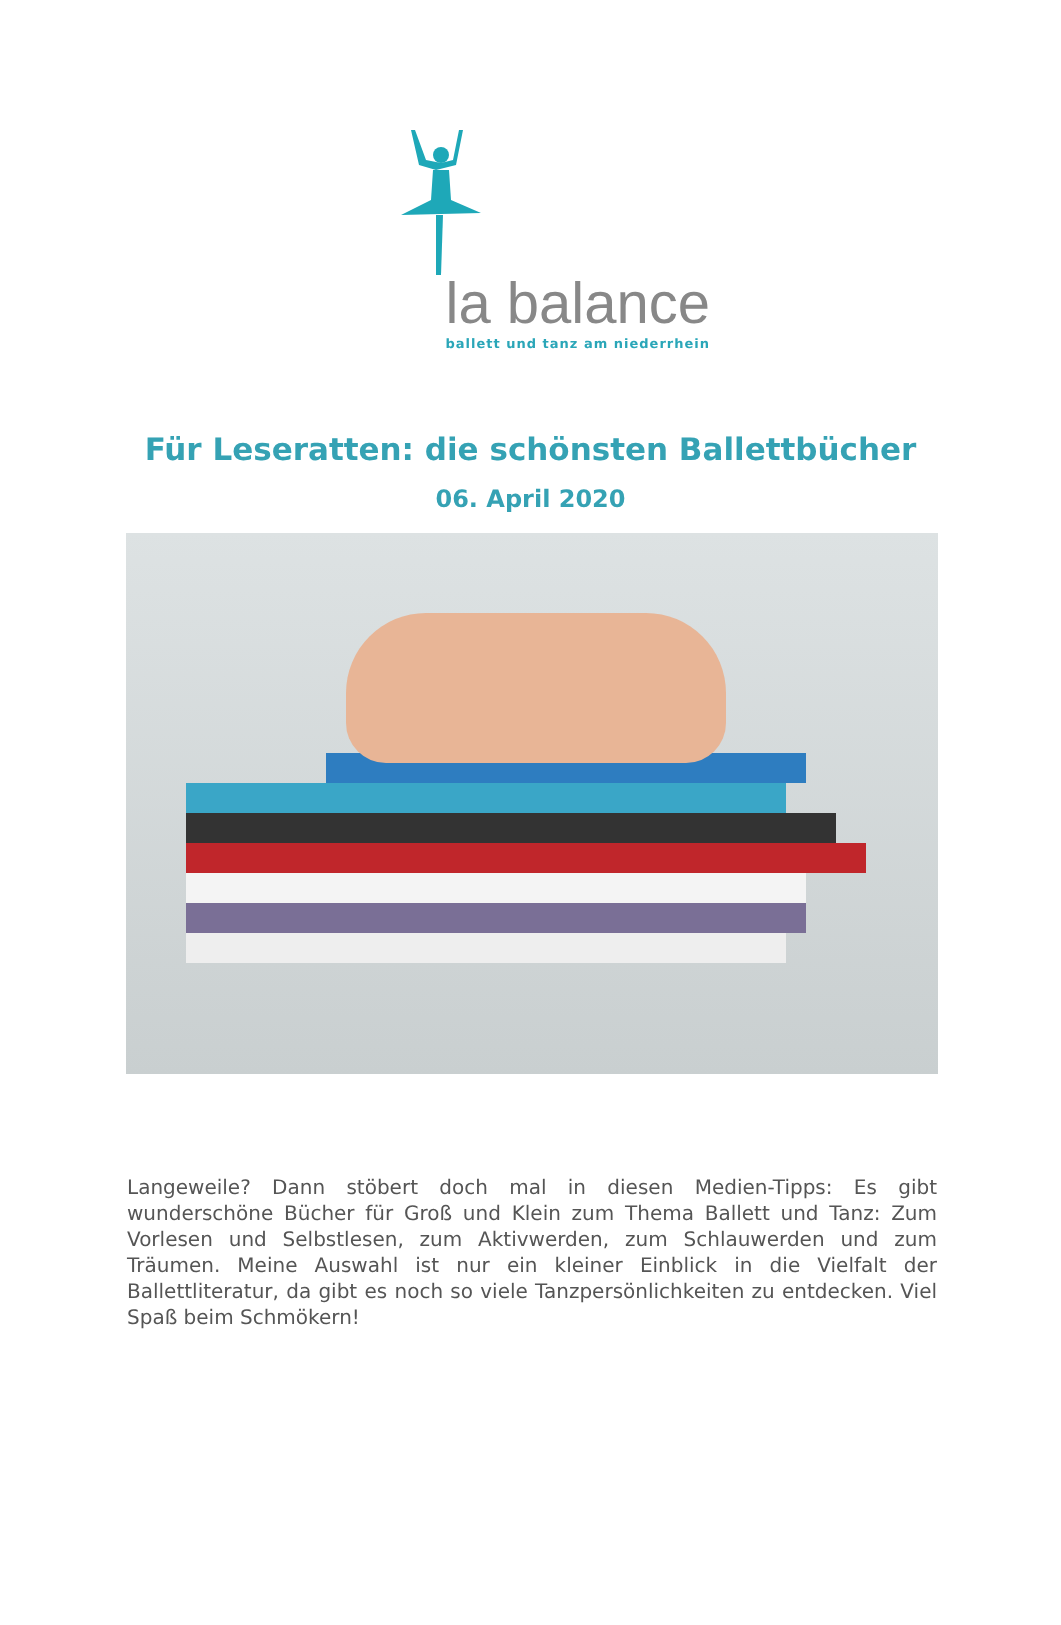la balance
ballett und tanz am niederrhein
Für Leseratten: die schönsten Ballettbücher
06. April 2020
Langeweile? Dann stöbert doch mal in diesen Medien-Tipps: Es gibt wunderschöne Bücher für Groß und Klein zum Thema Ballett und Tanz: Zum Vorlesen und Selbstlesen, zum Aktivwerden, zum Schlauwerden und zum Träumen. Meine Auswahl ist nur ein kleiner Einblick in die Vielfalt der Ballettliteratur, da gibt es noch so viele Tanzpersönlichkeiten zu entdecken. Viel Spaß beim Schmökern!